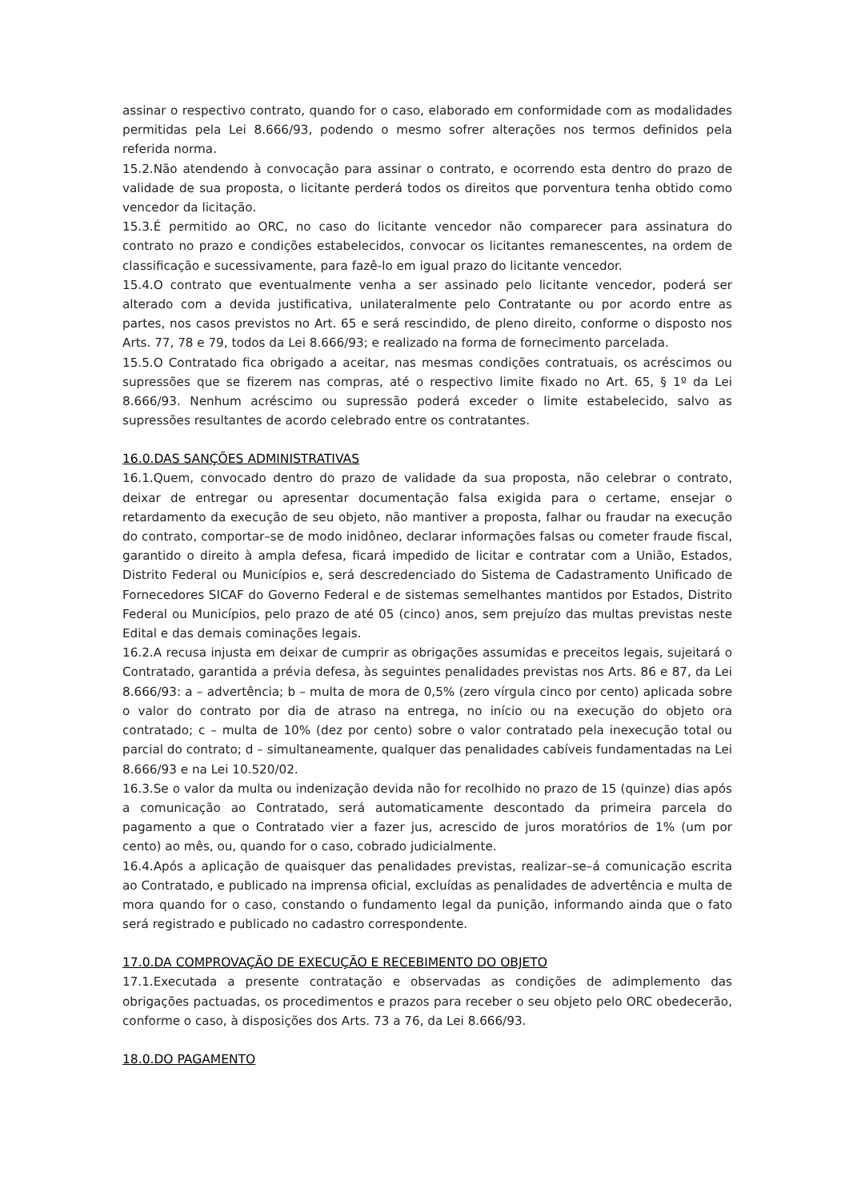assinar o respectivo contrato, quando for o caso, elaborado em conformidade com as modalidades permitidas pela Lei 8.666/93, podendo o mesmo sofrer alterações nos termos definidos pela referida norma.
15.2.Não atendendo à convocação para assinar o contrato, e ocorrendo esta dentro do prazo de validade de sua proposta, o licitante perderá todos os direitos que porventura tenha obtido como vencedor da licitação.
15.3.É permitido ao ORC, no caso do licitante vencedor não comparecer para assinatura do contrato no prazo e condições estabelecidos, convocar os licitantes remanescentes, na ordem de classificação e sucessivamente, para fazê-lo em igual prazo do licitante vencedor.
15.4.O contrato que eventualmente venha a ser assinado pelo licitante vencedor, poderá ser alterado com a devida justificativa, unilateralmente pelo Contratante ou por acordo entre as partes, nos casos previstos no Art. 65 e será rescindido, de pleno direito, conforme o disposto nos Arts. 77, 78 e 79, todos da Lei 8.666/93; e realizado na forma de fornecimento parcelada.
15.5.O Contratado fica obrigado a aceitar, nas mesmas condições contratuais, os acréscimos ou supressões que se fizerem nas compras, até o respectivo limite fixado no Art. 65, § 1º da Lei 8.666/93. Nenhum acréscimo ou supressão poderá exceder o limite estabelecido, salvo as supressões resultantes de acordo celebrado entre os contratantes.
16.0.DAS SANÇÕES ADMINISTRATIVAS
16.1.Quem, convocado dentro do prazo de validade da sua proposta, não celebrar o contrato, deixar de entregar ou apresentar documentação falsa exigida para o certame, ensejar o retardamento da execução de seu objeto, não mantiver a proposta, falhar ou fraudar na execução do contrato, comportar–se de modo inidôneo, declarar informações falsas ou cometer fraude fiscal, garantido o direito à ampla defesa, ficará impedido de licitar e contratar com a União, Estados, Distrito Federal ou Municípios e, será descredenciado do Sistema de Cadastramento Unificado de Fornecedores SICAF do Governo Federal e de sistemas semelhantes mantidos por Estados, Distrito Federal ou Municípios, pelo prazo de até 05 (cinco) anos, sem prejuízo das multas previstas neste Edital e das demais cominações legais.
16.2.A recusa injusta em deixar de cumprir as obrigações assumidas e preceitos legais, sujeitará o Contratado, garantida a prévia defesa, às seguintes penalidades previstas nos Arts. 86 e 87, da Lei 8.666/93: a – advertência; b – multa de mora de 0,5% (zero vírgula cinco por cento) aplicada sobre o valor do contrato por dia de atraso na entrega, no início ou na execução do objeto ora contratado; c – multa de 10% (dez por cento) sobre o valor contratado pela inexecução total ou parcial do contrato; d – simultaneamente, qualquer das penalidades cabíveis fundamentadas na Lei 8.666/93 e na Lei 10.520/02.
16.3.Se o valor da multa ou indenização devida não for recolhido no prazo de 15 (quinze) dias após a comunicação ao Contratado, será automaticamente descontado da primeira parcela do pagamento a que o Contratado vier a fazer jus, acrescido de juros moratórios de 1% (um por cento) ao mês, ou, quando for o caso, cobrado judicialmente.
16.4.Após a aplicação de quaisquer das penalidades previstas, realizar–se–á comunicação escrita ao Contratado, e publicado na imprensa oficial, excluídas as penalidades de advertência e multa de mora quando for o caso, constando o fundamento legal da punição, informando ainda que o fato será registrado e publicado no cadastro correspondente.
17.0.DA COMPROVAÇÃO DE EXECUÇÃO E RECEBIMENTO DO OBJETO
17.1.Executada a presente contratação e observadas as condições de adimplemento das obrigações pactuadas, os procedimentos e prazos para receber o seu objeto pelo ORC obedecerão, conforme o caso, à disposições dos Arts. 73 a 76, da Lei 8.666/93.
18.0.DO PAGAMENTO